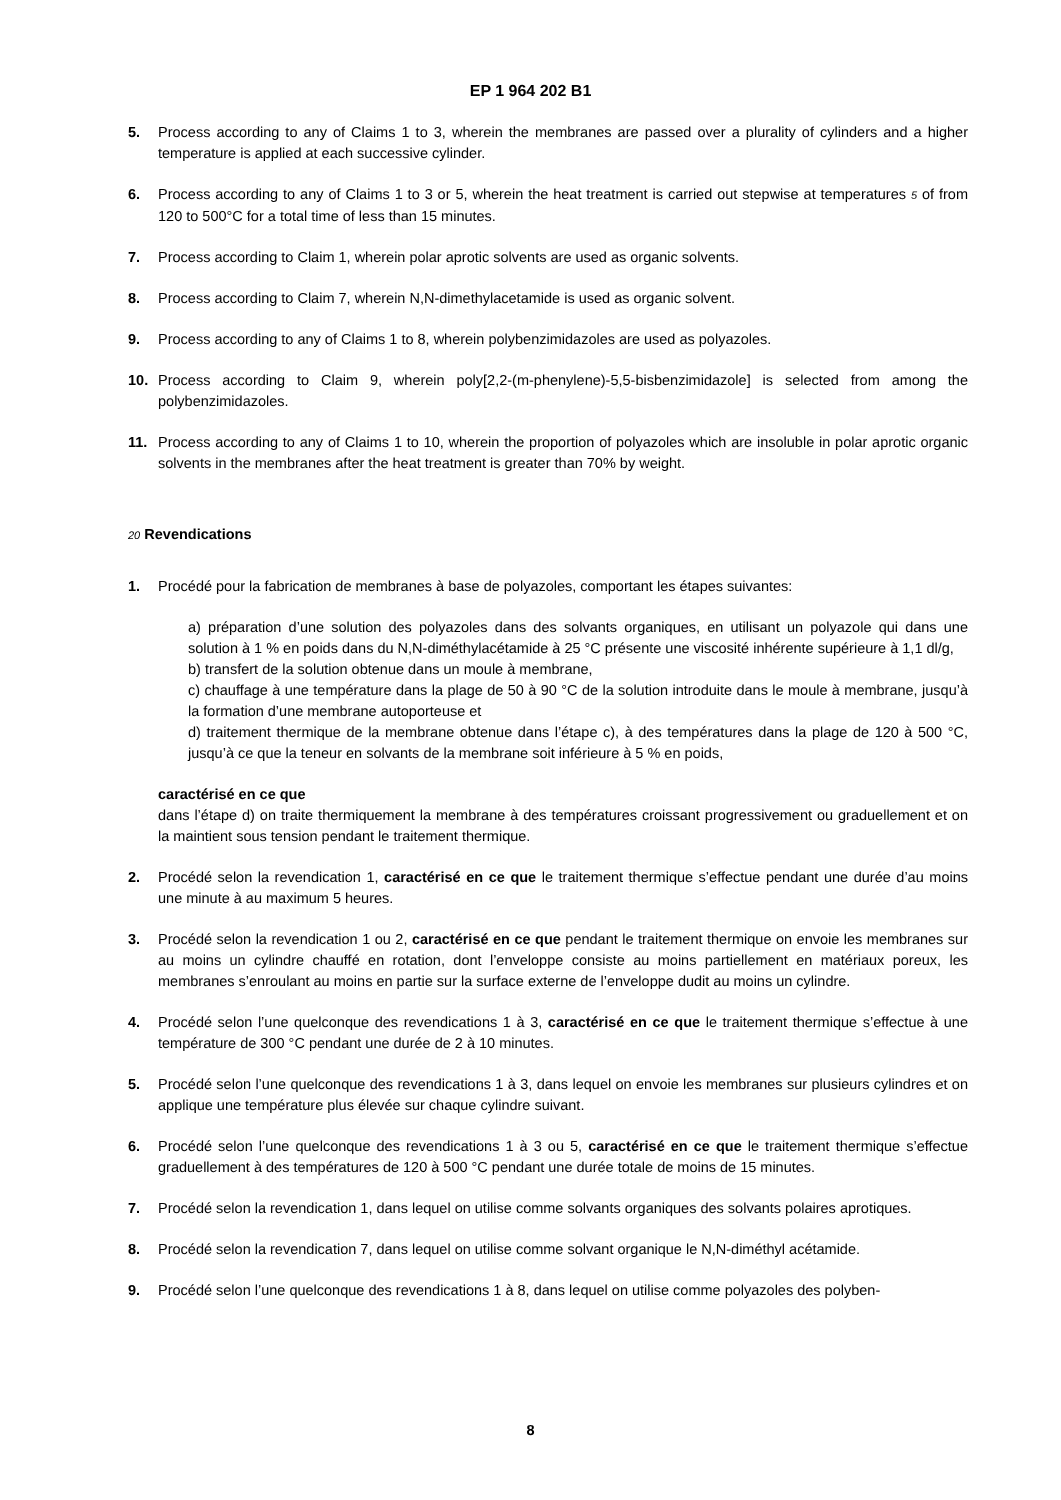EP 1 964 202 B1
5. Process according to any of Claims 1 to 3, wherein the membranes are passed over a plurality of cylinders and a higher temperature is applied at each successive cylinder.
6. Process according to any of Claims 1 to 3 or 5, wherein the heat treatment is carried out stepwise at temperatures 5 of from 120 to 500°C for a total time of less than 15 minutes.
7. Process according to Claim 1, wherein polar aprotic solvents are used as organic solvents.
8. Process according to Claim 7, wherein N,N-dimethylacetamide is used as organic solvent.
9. Process according to any of Claims 1 to 8, wherein polybenzimidazoles are used as polyazoles.
10. Process according to Claim 9, wherein poly[2,2-(m-phenylene)-5,5-bisbenzimidazole] is selected from among the polybenzimidazoles.
11. Process according to any of Claims 1 to 10, wherein the proportion of polyazoles which are insoluble in polar aprotic organic solvents in the membranes after the heat treatment is greater than 70% by weight.
20 Revendications
1. Procédé pour la fabrication de membranes à base de polyazoles, comportant les étapes suivantes:
a) préparation d’une solution des polyazoles dans des solvants organiques, en utilisant un polyazole qui dans une solution à 1 % en poids dans du N,N-diméthylacétamide à 25 °C présente une viscosité inhérente supérieure à 1,1 dl/g,
b) transfert de la solution obtenue dans un moule à membrane,
c) chauffage à une température dans la plage de 50 à 90 °C de la solution introduite dans le moule à membrane, jusqu’à la formation d’une membrane autoporteuse et
d) traitement thermique de la membrane obtenue dans l’étape c), à des températures dans la plage de 120 à 500 °C, jusqu’à ce que la teneur en solvants de la membrane soit inférieure à 5 % en poids,
caractérisé en ce que
dans l’étape d) on traite thermiquement la membrane à des températures croissant progressivement ou graduellement et on la maintient sous tension pendant le traitement thermique.
2. Procédé selon la revendication 1, caractérisé en ce que le traitement thermique s’effectue pendant une durée d’au moins une minute à au maximum 5 heures.
3. Procédé selon la revendication 1 ou 2, caractérisé en ce que pendant le traitement thermique on envoie les membranes sur au moins un cylindre chauffé en rotation, dont l’enveloppe consiste au moins partiellement en matériaux poreux, les membranes s’enroulant au moins en partie sur la surface externe de l’enveloppe dudit au moins un cylindre.
4. Procédé selon l’une quelconque des revendications 1 à 3, caractérisé en ce que le traitement thermique s’effectue à une température de 300 °C pendant une durée de 2 à 10 minutes.
5. Procédé selon l’une quelconque des revendications 1 à 3, dans lequel on envoie les membranes sur plusieurs cylindres et on applique une température plus élevée sur chaque cylindre suivant.
6. Procédé selon l’une quelconque des revendications 1 à 3 ou 5, caractérisé en ce que le traitement thermique s’effectue graduellement à des températures de 120 à 500 °C pendant une durée totale de moins de 15 minutes.
7. Procédé selon la revendication 1, dans lequel on utilise comme solvants organiques des solvants polaires aprotiques.
8. Procédé selon la revendication 7, dans lequel on utilise comme solvant organique le N,N-diméthyl acétamide.
9. Procédé selon l’une quelconque des revendications 1 à 8, dans lequel on utilise comme polyazoles des polyben-
8